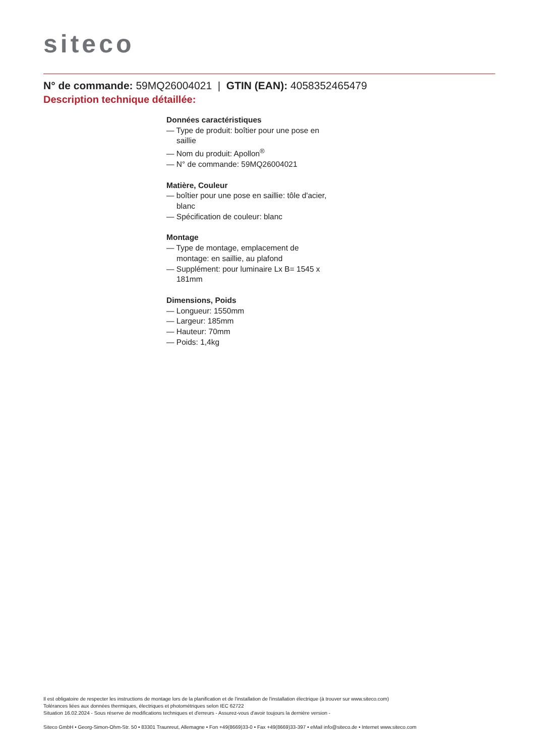siteco
N° de commande: 59MQ26004021 | GTIN (EAN): 4058352465479
Description technique détaillée:
Données caractéristiques
— Type de produit: boîtier pour une pose en saillie
— Nom du produit: Apollon<sup>®</sup>
— N° de commande: 59MQ26004021
Matière, Couleur
— boîtier pour une pose en saillie: tôle d'acier, blanc
— Spécification de couleur: blanc
Montage
— Type de montage, emplacement de montage: en saillie, au plafond
— Supplément: pour luminaire Lx B= 1545 x 181mm
Dimensions, Poids
— Longueur: 1550mm
— Largeur: 185mm
— Hauteur: 70mm
— Poids: 1,4kg
Il est obligatoire de respecter les instructions de montage lors de la planification et de l'installation de l'installation électrique (à trouver sur www.siteco.com)
Tolérances liées aux données thermiques, électriques et photométriques selon IEC 62722
Situation 16.02.2024 - Sous réserve de modifications techniques et d'erreurs - Assurez-vous d'avoir toujours la dernière version -
Siteco GmbH • Georg-Simon-Ohm-Str. 50 • 83301 Traunreut, Allemagne • Fon +49(8669)33-0 • Fax +49(8669)33-397 • eMail info@siteco.de • Internet www.siteco.com